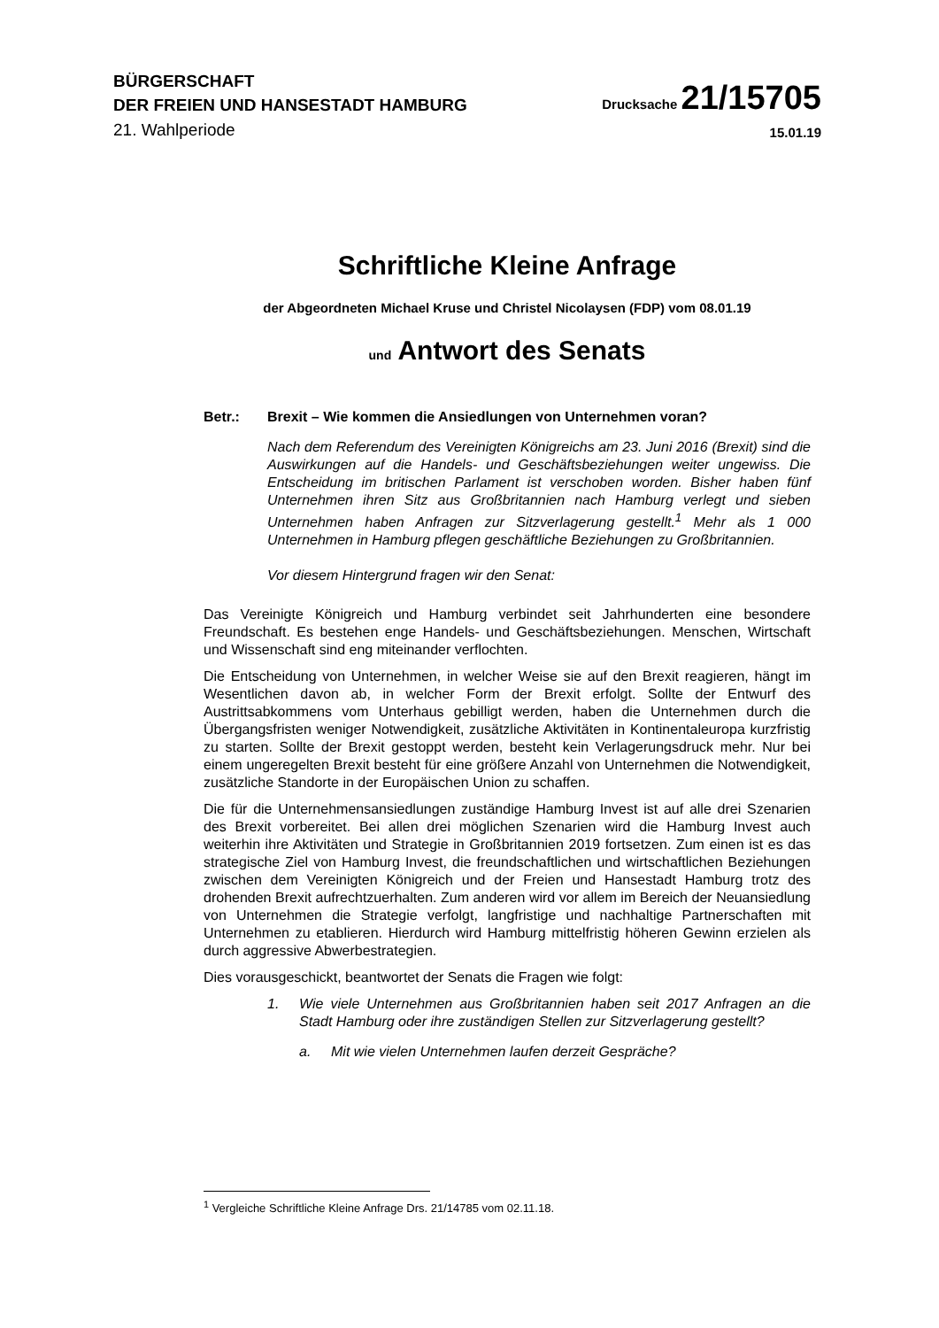BÜRGERSCHAFT
DER FREIEN UND HANSESTADT HAMBURG
Drucksache 21/15705
21. Wahlperiode
15.01.19
Schriftliche Kleine Anfrage
der Abgeordneten Michael Kruse und Christel Nicolaysen (FDP) vom 08.01.19
und Antwort des Senats
Betr.: Brexit – Wie kommen die Ansiedlungen von Unternehmen voran?
Nach dem Referendum des Vereinigten Königreichs am 23. Juni 2016 (Brexit) sind die Auswirkungen auf die Handels- und Geschäftsbeziehungen weiter ungewiss. Die Entscheidung im britischen Parlament ist verschoben worden. Bisher haben fünf Unternehmen ihren Sitz aus Großbritannien nach Hamburg verlegt und sieben Unternehmen haben Anfragen zur Sitzverlagerung gestellt.<sup>1</sup> Mehr als 1 000 Unternehmen in Hamburg pflegen geschäftliche Beziehungen zu Großbritannien.
Vor diesem Hintergrund fragen wir den Senat:
Das Vereinigte Königreich und Hamburg verbindet seit Jahrhunderten eine besondere Freundschaft. Es bestehen enge Handels- und Geschäftsbeziehungen. Menschen, Wirtschaft und Wissenschaft sind eng miteinander verflochten.
Die Entscheidung von Unternehmen, in welcher Weise sie auf den Brexit reagieren, hängt im Wesentlichen davon ab, in welcher Form der Brexit erfolgt. Sollte der Entwurf des Austrittsabkommens vom Unterhaus gebilligt werden, haben die Unternehmen durch die Übergangsfristen weniger Notwendigkeit, zusätzliche Aktivitäten in Kontinentaleuropa kurzfristig zu starten. Sollte der Brexit gestoppt werden, besteht kein Verlagerungsdruck mehr. Nur bei einem ungeregelten Brexit besteht für eine größere Anzahl von Unternehmen die Notwendigkeit, zusätzliche Standorte in der Europäischen Union zu schaffen.
Die für die Unternehmensansiedlungen zuständige Hamburg Invest ist auf alle drei Szenarien des Brexit vorbereitet. Bei allen drei möglichen Szenarien wird die Hamburg Invest auch weiterhin ihre Aktivitäten und Strategie in Großbritannien 2019 fortsetzen. Zum einen ist es das strategische Ziel von Hamburg Invest, die freundschaftlichen und wirtschaftlichen Beziehungen zwischen dem Vereinigten Königreich und der Freien und Hansestadt Hamburg trotz des drohenden Brexit aufrechtzuerhalten. Zum anderen wird vor allem im Bereich der Neuansiedlung von Unternehmen die Strategie verfolgt, langfristige und nachhaltige Partnerschaften mit Unternehmen zu etablieren. Hierdurch wird Hamburg mittelfristig höheren Gewinn erzielen als durch aggressive Abwerbestrategien.
Dies vorausgeschickt, beantwortet der Senats die Fragen wie folgt:
1. Wie viele Unternehmen aus Großbritannien haben seit 2017 Anfragen an die Stadt Hamburg oder ihre zuständigen Stellen zur Sitzverlagerung gestellt?
a. Mit wie vielen Unternehmen laufen derzeit Gespräche?
<sup>1</sup> Vergleiche Schriftliche Kleine Anfrage Drs. 21/14785 vom 02.11.18.